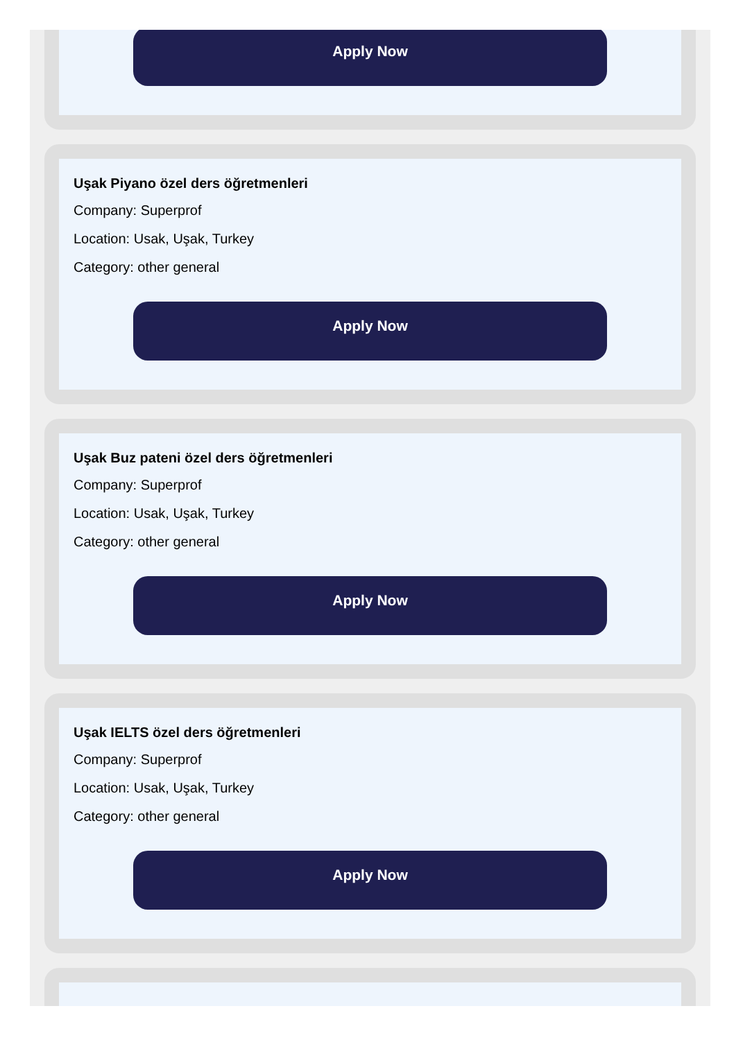Apply Now
Uşak Piyano özel ders öğretmenleri
Company: Superprof
Location: Usak, Uşak, Turkey
Category: other general
Apply Now
Uşak Buz pateni özel ders öğretmenleri
Company: Superprof
Location: Usak, Uşak, Turkey
Category: other general
Apply Now
Uşak IELTS özel ders öğretmenleri
Company: Superprof
Location: Usak, Uşak, Turkey
Category: other general
Apply Now